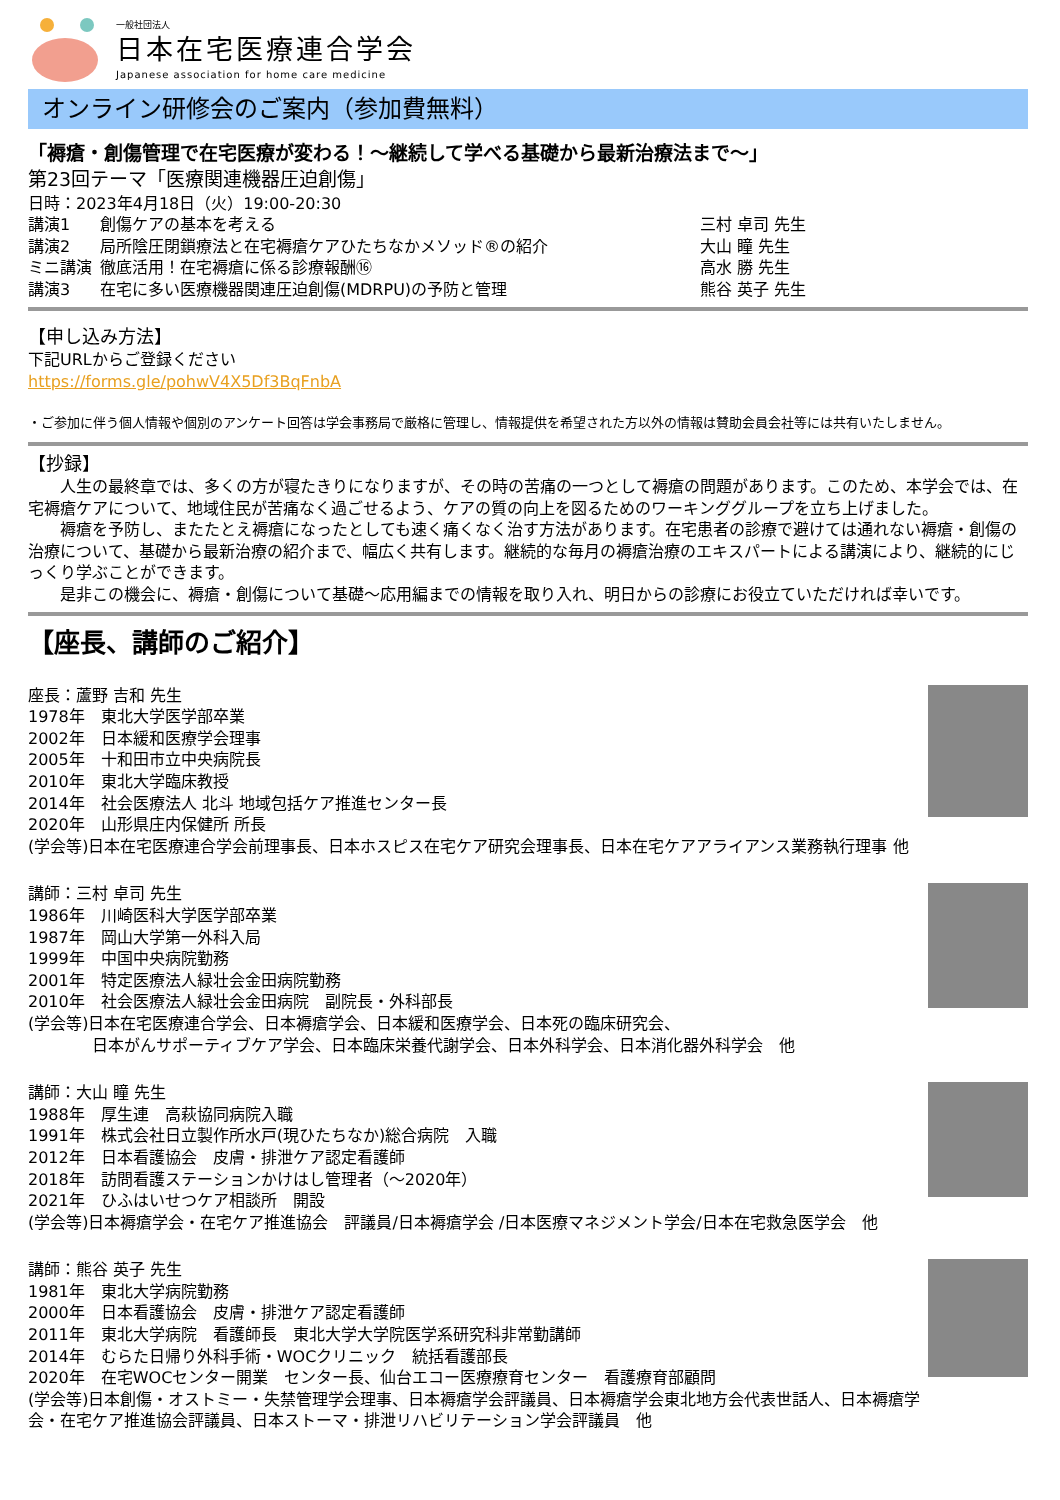一般社団法人
日本在宅医療連合学会
Japanese association for home care medicine
オンライン研修会のご案内（参加費無料）
「褥瘡・創傷管理で在宅医療が変わる！～継続して学べる基礎から最新治療法まで～」
第23回テーマ「医療関連機器圧迫創傷」
日時：2023年4月18日（火）19:00-20:30
講演1 創傷ケアの基本を考える 三村 卓司 先生
講演2 局所陰圧閉鎖療法と在宅褥瘡ケアひたちなかメソッド®の紹介 大山 瞳 先生
ミニ講演 徹底活用！在宅褥瘡に係る診療報酬⑯ 高水 勝 先生
講演3 在宅に多い医療機器関連圧迫創傷(MDRPU)の予防と管理 熊谷 英子 先生
【申し込み方法】
下記URLからご登録ください
https://forms.gle/pohwV4X5Df3BqFnbA
・ご参加に伴う個人情報や個別のアンケート回答は学会事務局で厳格に管理し、情報提供を希望された方以外の情報は賛助会員会社等には共有いたしません。
【抄録】
　　人生の最終章では、多くの方が寝たきりになりますが、その時の苦痛の一つとして褥瘡の問題があります。このため、本学会では、在宅褥瘡ケアについて、地域住民が苦痛なく過ごせるよう、ケアの質の向上を図るためのワーキンググループを立ち上げました。
　　褥瘡を予防し、またたとえ褥瘡になったとしても速く痛くなく治す方法があります。在宅患者の診療で避けては通れない褥瘡・創傷の治療について、基礎から最新治療の紹介まで、幅広く共有します。継続的な毎月の褥瘡治療のエキスパートによる講演により、継続的にじっくり学ぶことができます。
　　是非この機会に、褥瘡・創傷について基礎～応用編までの情報を取り入れ、明日からの診療にお役立ていただければ幸いです。
【座長、講師のご紹介】
座長：蘆野 吉和 先生
1978年　東北大学医学部卒業
2002年　日本緩和医療学会理事
2005年　十和田市立中央病院長
2010年　東北大学臨床教授
2014年　社会医療法人 北斗 地域包括ケア推進センター長
2020年　山形県庄内保健所 所長
(学会等)日本在宅医療連合学会前理事長、日本ホスピス在宅ケア研究会理事長、日本在宅ケアアライアンス業務執行理事 他
講師：三村 卓司 先生
1986年　川崎医科大学医学部卒業
1987年　岡山大学第一外科入局
1999年　中国中央病院勤務
2001年　特定医療法人緑壮会金田病院勤務
2010年　社会医療法人緑壮会金田病院　副院長・外科部長
(学会等)日本在宅医療連合学会、日本褥瘡学会、日本緩和医療学会、日本死の臨床研究会、
　　　　日本がんサポーティブケア学会、日本臨床栄養代謝学会、日本外科学会、日本消化器外科学会　他
講師：大山 瞳 先生
1988年　厚生連　高萩協同病院入職
1991年　株式会社日立製作所水戸(現ひたちなか)総合病院　入職
2012年　日本看護協会　皮膚・排泄ケア認定看護師
2018年　訪問看護ステーションかけはし管理者（～2020年）
2021年　ひふはいせつケア相談所　開設
(学会等)日本褥瘡学会・在宅ケア推進協会　評議員/日本褥瘡学会 /日本医療マネジメント学会/日本在宅救急医学会　他
講師：熊谷 英子 先生
1981年　東北大学病院勤務
2000年　日本看護協会　皮膚・排泄ケア認定看護師
2011年　東北大学病院　看護師長　東北大学大学院医学系研究科非常勤講師
2014年　むらた日帰り外科手術・WOCクリニック　統括看護部長
2020年　在宅WOCセンター開業　センター長、仙台エコー医療療育センター　看護療育部顧問
(学会等)日本創傷・オストミー・失禁管理学会理事、日本褥瘡学会評議員、日本褥瘡学会東北地方会代表世話人、日本褥瘡学会・在宅ケア推進協会評議員、日本ストーマ・排泄リハビリテーション学会評議員　他